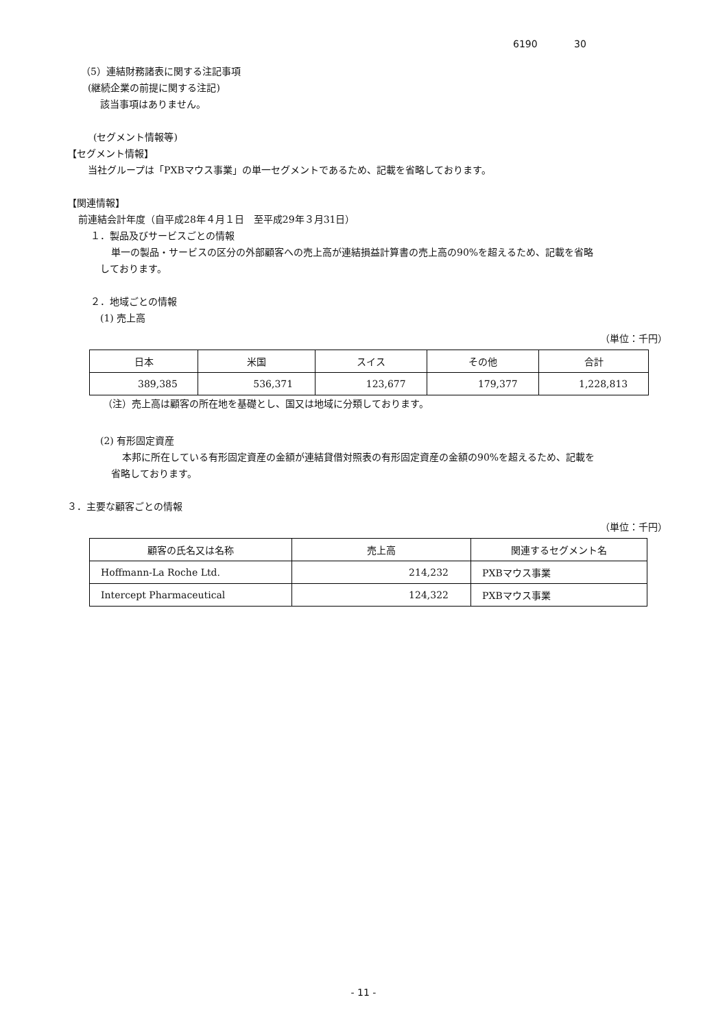6190 30
（5）連結財務諸表に関する注記事項
(継続企業の前提に関する注記)
該当事項はありません。
(セグメント情報等)
【セグメント情報】
当社グループは「PXBマウス事業」の単一セグメントであるため、記載を省略しております。
【関連情報】
前連結会計年度（自平成28年４月１日　至平成29年３月31日）
１．製品及びサービスごとの情報
単一の製品・サービスの区分の外部顧客への売上高が連結損益計算書の売上高の90%を超えるため、記載を省略
しております。
２．地域ごとの情報
(1) 売上高
（単位：千円）
| 日本 | 米国 | スイス | その他 | 合計 |
| --- | --- | --- | --- | --- |
| 389,385 | 536,371 | 123,677 | 179,377 | 1,228,813 |
（注）売上高は顧客の所在地を基礎とし、国又は地域に分類しております。
(2) 有形固定資産
本邦に所在している有形固定資産の金額が連結貸借対照表の有形固定資産の金額の90%を超えるため、記載を
省略しております。
３．主要な顧客ごとの情報
（単位：千円）
| 顧客の氏名又は名称 | 売上高 | 関連するセグメント名 |
| --- | --- | --- |
| Hoffmann-La Roche Ltd. | 214,232 | PXBマウス事業 |
| Intercept Pharmaceutical | 124,322 | PXBマウス事業 |
- 11 -